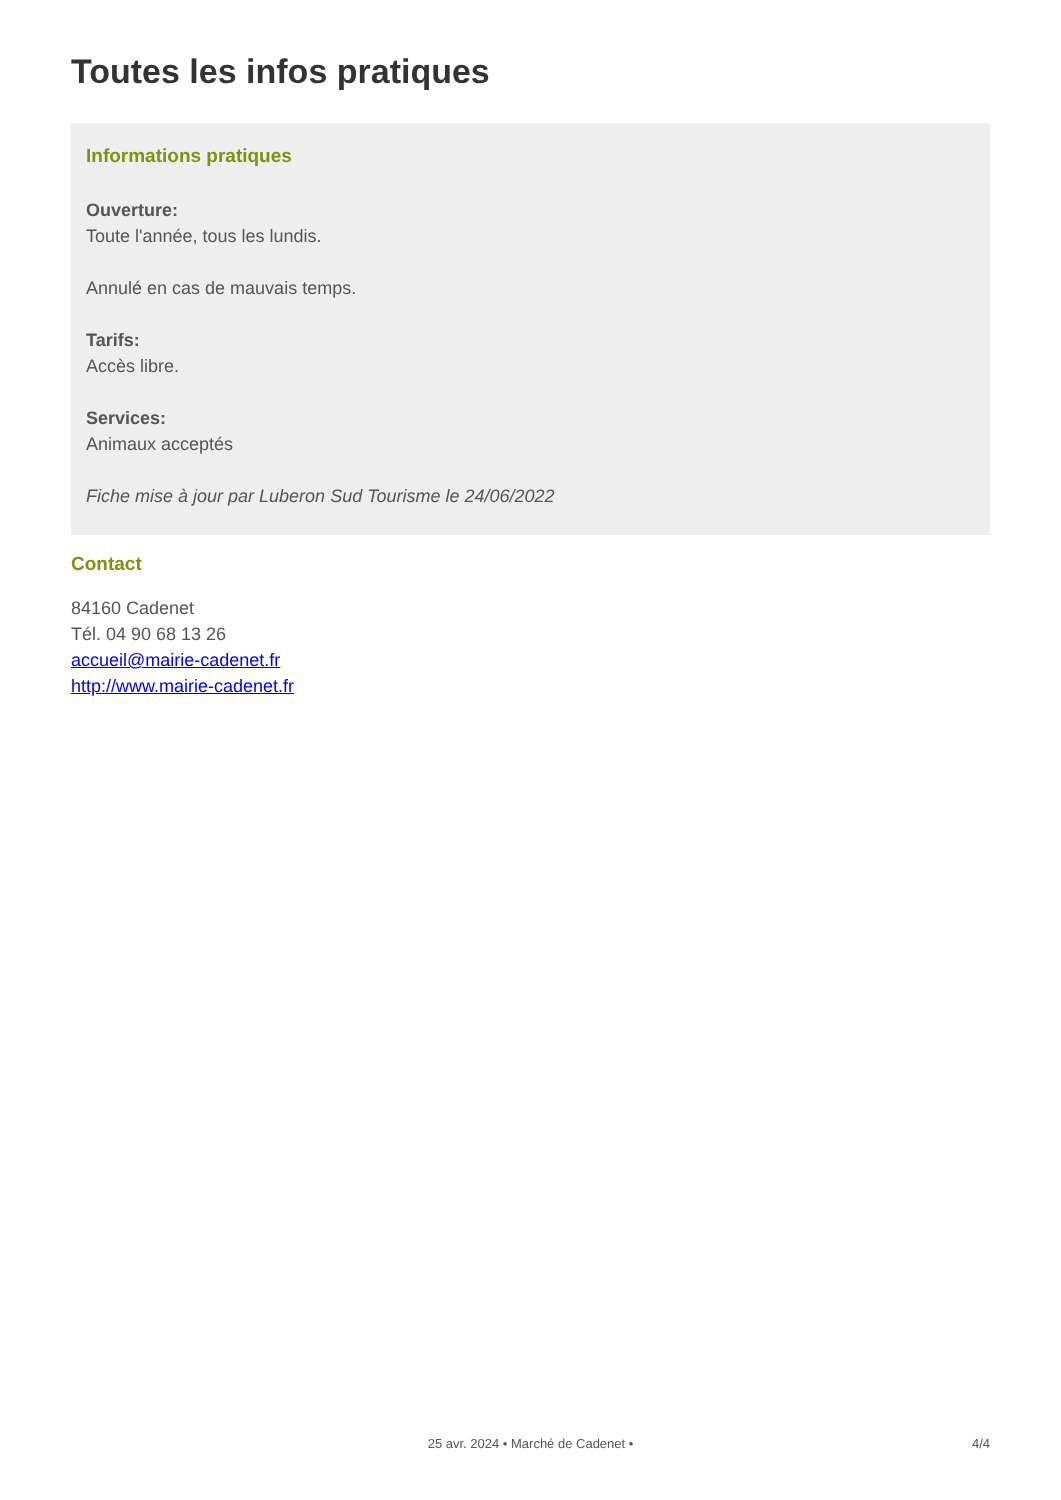Toutes les infos pratiques
Informations pratiques
Ouverture:
Toute l'année, tous les lundis.
Annulé en cas de mauvais temps.
Tarifs:
Accès libre.
Services:
Animaux acceptés
Fiche mise à jour par Luberon Sud Tourisme le 24/06/2022
Contact
84160 Cadenet
Tél. 04 90 68 13 26
accueil@mairie-cadenet.fr
http://www.mairie-cadenet.fr
25 avr. 2024 • Marché de Cadenet • 4/4